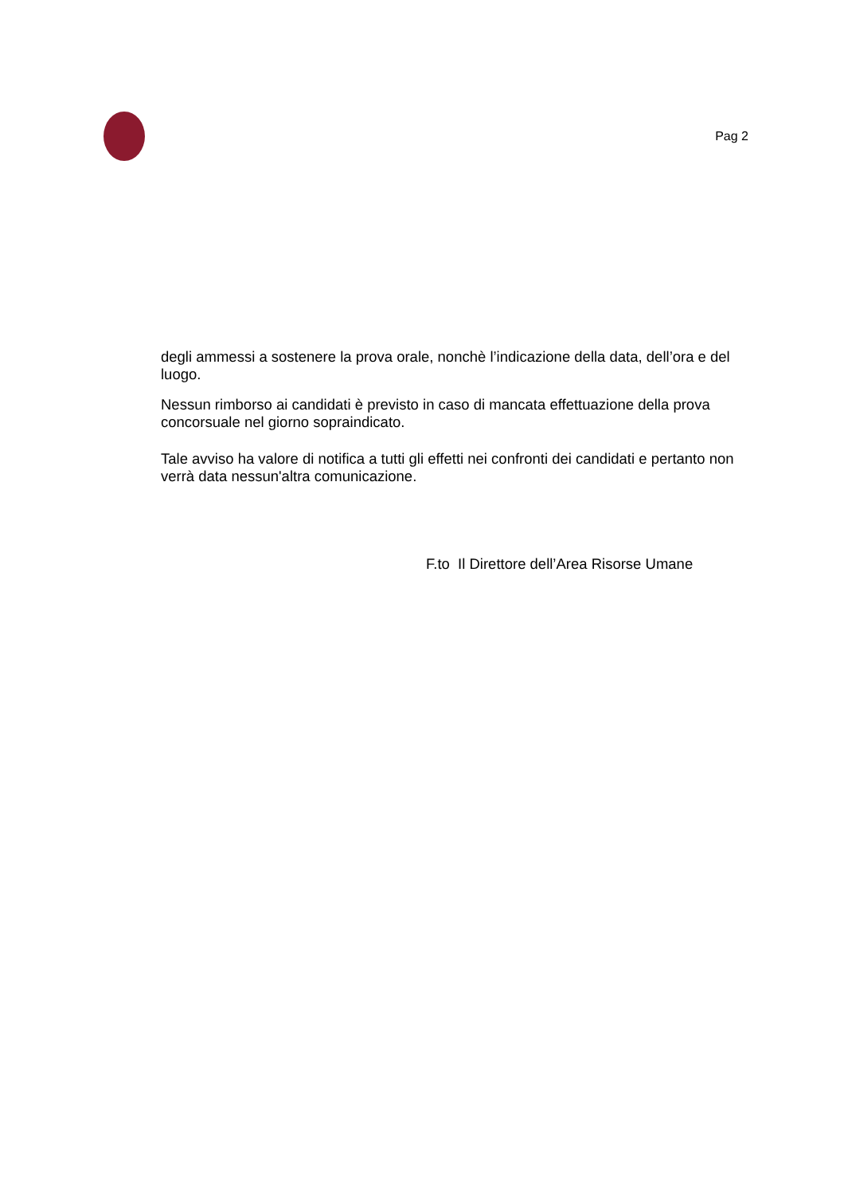Pag 2
degli ammessi a sostenere la prova orale, nonchè l’indicazione della data, dell’ora e del luogo.
Nessun rimborso ai candidati è previsto in caso di mancata effettuazione della prova concorsuale nel giorno sopraindicato.
Tale avviso ha valore di notifica a tutti gli effetti nei confronti dei candidati e pertanto non verrà data nessun'altra comunicazione.
F.to Il Direttore dell’Area Risorse Umane